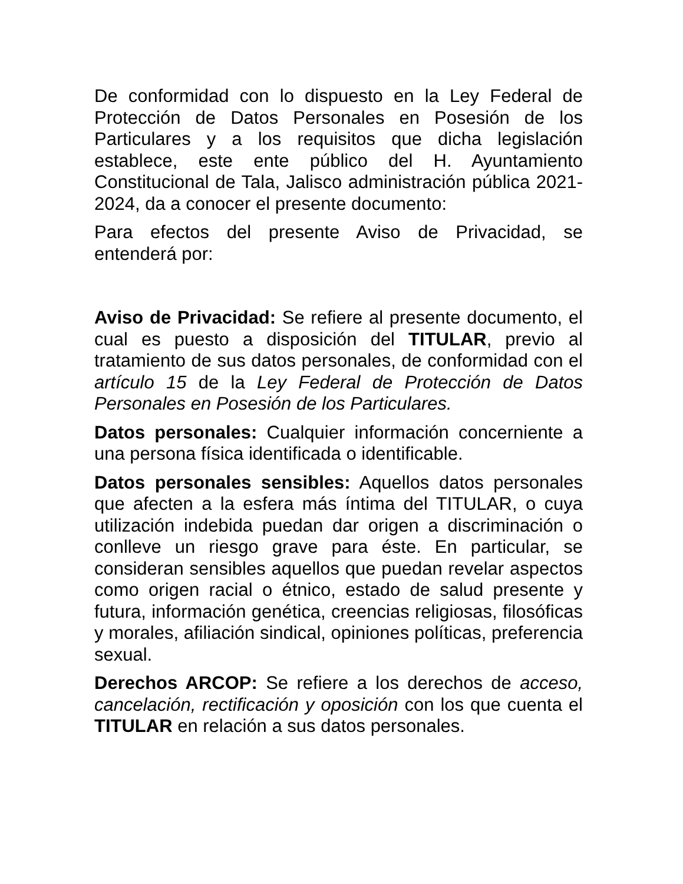De conformidad con lo dispuesto en la Ley Federal de Protección de Datos Personales en Posesión de los Particulares y a los requisitos que dicha legislación establece, este ente público del H. Ayuntamiento Constitucional de Tala, Jalisco administración pública 2021-2024, da a conocer el presente documento:
Para efectos del presente Aviso de Privacidad, se entenderá por:
Aviso de Privacidad: Se refiere al presente documento, el cual es puesto a disposición del TITULAR, previo al tratamiento de sus datos personales, de conformidad con el artículo 15 de la Ley Federal de Protección de Datos Personales en Posesión de los Particulares.
Datos personales: Cualquier información concerniente a una persona física identificada o identificable.
Datos personales sensibles: Aquellos datos personales que afecten a la esfera más íntima del TITULAR, o cuya utilización indebida puedan dar origen a discriminación o conlleve un riesgo grave para éste. En particular, se consideran sensibles aquellos que puedan revelar aspectos como origen racial o étnico, estado de salud presente y futura, información genética, creencias religiosas, filosóficas y morales, afiliación sindical, opiniones políticas, preferencia sexual.
Derechos ARCOP: Se refiere a los derechos de acceso, cancelación, rectificación y oposición con los que cuenta el TITULAR en relación a sus datos personales.